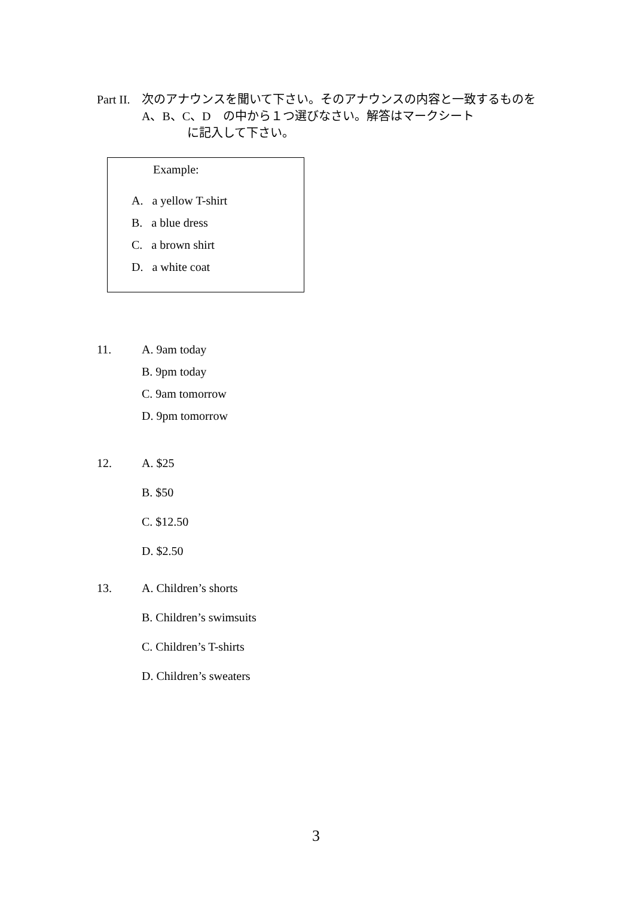Part II.
次のアナウンスを聞いて下さい。そのアナウンスの内容と一致するものを　A、B、C、D　の中から１つ選びなさい。解答はマークシート
に記入して下さい。
Example:
A. a yellow T-shirt
B. a blue dress
C. a brown shirt
D. a white coat
11. A. 9am today
B. 9pm today
C. 9am tomorrow
D. 9pm tomorrow
12. A. $25
B. $50
C. $12.50
D. $2.50
13. A. Children’s shorts
B. Children’s swimsuits
C. Children’s T-shirts
D. Children’s sweaters
3